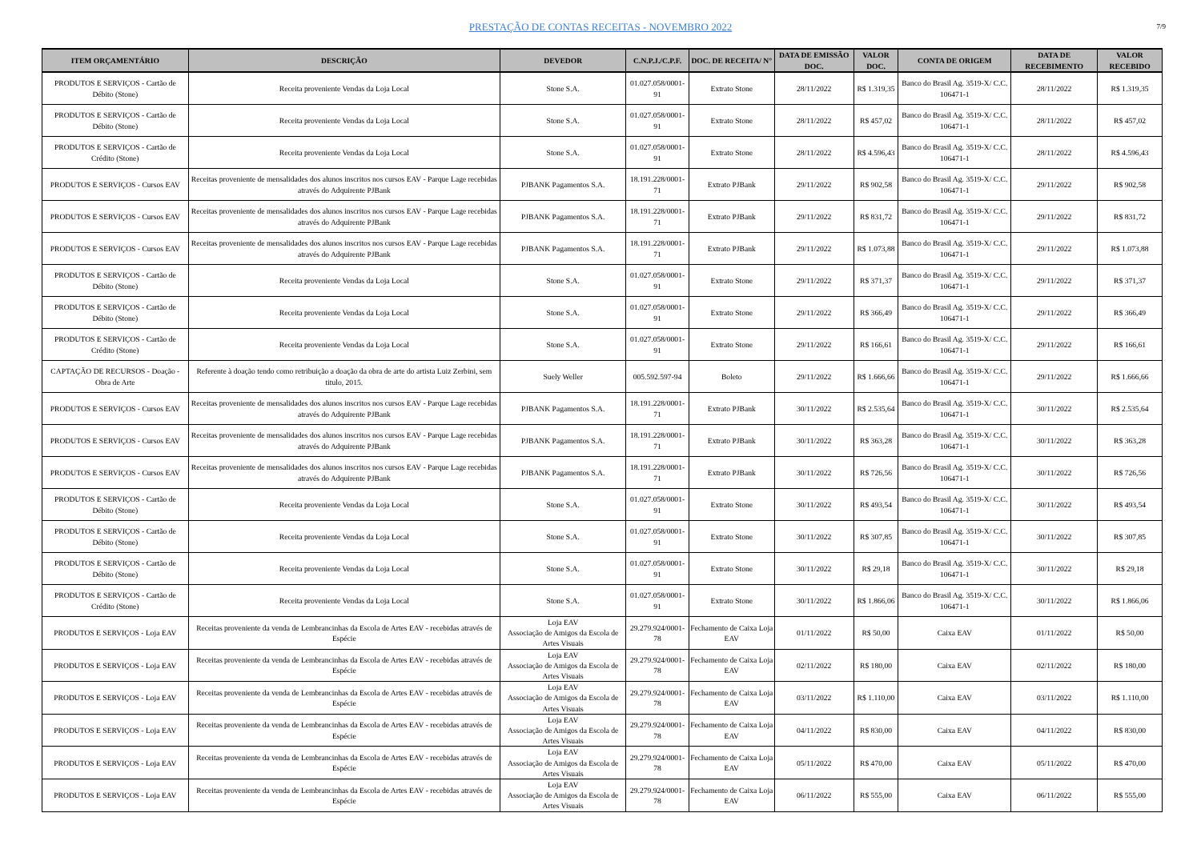PRESTAÇÃO DE CONTAS RECEITAS - NOVEMBRO 2022
7/9
| ITEM ORÇAMENTÁRIO | DESCRIÇÃO | DEVEDOR | C.N.P.J./C.P.F. | DOC. DE RECEITA/ N° | DATA DE EMISSÃO DOC. | VALOR DOC. | CONTA DE ORIGEM | DATA DE RECEBIMENTO | VALOR RECEBIDO |
| --- | --- | --- | --- | --- | --- | --- | --- | --- | --- |
| PRODUTOS E SERVIÇOS - Cartão de Débito (Stone) | Receita proveniente Vendas da Loja Local | Stone S.A. | 01.027.058/0001-91 | Extrato Stone | 28/11/2022 | R$ 1.319,35 | Banco do Brasil Ag. 3519-X/ C.C. 106471-1 | 28/11/2022 | R$ 1.319,35 |
| PRODUTOS E SERVIÇOS - Cartão de Débito (Stone) | Receita proveniente Vendas da Loja Local | Stone S.A. | 01.027.058/0001-91 | Extrato Stone | 28/11/2022 | R$ 457,02 | Banco do Brasil Ag. 3519-X/ C.C. 106471-1 | 28/11/2022 | R$ 457,02 |
| PRODUTOS E SERVIÇOS - Cartão de Crédito (Stone) | Receita proveniente Vendas da Loja Local | Stone S.A. | 01.027.058/0001-91 | Extrato Stone | 28/11/2022 | R$ 4.596,43 | Banco do Brasil Ag. 3519-X/ C.C. 106471-1 | 28/11/2022 | R$ 4.596,43 |
| PRODUTOS E SERVIÇOS - Cursos EAV | Receitas proveniente de mensalidades dos alunos inscritos nos cursos EAV - Parque Lage recebidas através do Adquirente PJBank | PJBANK Pagamentos S.A. | 18.191.228/0001-71 | Extrato PJBank | 29/11/2022 | R$ 902,58 | Banco do Brasil Ag. 3519-X/ C.C. 106471-1 | 29/11/2022 | R$ 902,58 |
| PRODUTOS E SERVIÇOS - Cursos EAV | Receitas proveniente de mensalidades dos alunos inscritos nos cursos EAV - Parque Lage recebidas através do Adquirente PJBank | PJBANK Pagamentos S.A. | 18.191.228/0001-71 | Extrato PJBank | 29/11/2022 | R$ 831,72 | Banco do Brasil Ag. 3519-X/ C.C. 106471-1 | 29/11/2022 | R$ 831,72 |
| PRODUTOS E SERVIÇOS - Cursos EAV | Receitas proveniente de mensalidades dos alunos inscritos nos cursos EAV - Parque Lage recebidas através do Adquirente PJBank | PJBANK Pagamentos S.A. | 18.191.228/0001-71 | Extrato PJBank | 29/11/2022 | R$ 1.073,88 | Banco do Brasil Ag. 3519-X/ C.C. 106471-1 | 29/11/2022 | R$ 1.073,88 |
| PRODUTOS E SERVIÇOS - Cartão de Débito (Stone) | Receita proveniente Vendas da Loja Local | Stone S.A. | 01.027.058/0001-91 | Extrato Stone | 29/11/2022 | R$ 371,37 | Banco do Brasil Ag. 3519-X/ C.C. 106471-1 | 29/11/2022 | R$ 371,37 |
| PRODUTOS E SERVIÇOS - Cartão de Débito (Stone) | Receita proveniente Vendas da Loja Local | Stone S.A. | 01.027.058/0001-91 | Extrato Stone | 29/11/2022 | R$ 366,49 | Banco do Brasil Ag. 3519-X/ C.C. 106471-1 | 29/11/2022 | R$ 366,49 |
| PRODUTOS E SERVIÇOS - Cartão de Crédito (Stone) | Receita proveniente Vendas da Loja Local | Stone S.A. | 01.027.058/0001-91 | Extrato Stone | 29/11/2022 | R$ 166,61 | Banco do Brasil Ag. 3519-X/ C.C. 106471-1 | 29/11/2022 | R$ 166,61 |
| CAPTAÇÃO DE RECURSOS - Doação - Obra de Arte | Referente à doação tendo como retribuição a doação da obra de arte do artista Luiz Zerbini, sem titulo, 2015. | Suely Weller | 005.592.597-94 | Boleto | 29/11/2022 | R$ 1.666,66 | Banco do Brasil Ag. 3519-X/ C.C. 106471-1 | 29/11/2022 | R$ 1.666,66 |
| PRODUTOS E SERVIÇOS - Cursos EAV | Receitas proveniente de mensalidades dos alunos inscritos nos cursos EAV - Parque Lage recebidas através do Adquirente PJBank | PJBANK Pagamentos S.A. | 18.191.228/0001-71 | Extrato PJBank | 30/11/2022 | R$ 2.535,64 | Banco do Brasil Ag. 3519-X/ C.C. 106471-1 | 30/11/2022 | R$ 2.535,64 |
| PRODUTOS E SERVIÇOS - Cursos EAV | Receitas proveniente de mensalidades dos alunos inscritos nos cursos EAV - Parque Lage recebidas através do Adquirente PJBank | PJBANK Pagamentos S.A. | 18.191.228/0001-71 | Extrato PJBank | 30/11/2022 | R$ 363,28 | Banco do Brasil Ag. 3519-X/ C.C. 106471-1 | 30/11/2022 | R$ 363,28 |
| PRODUTOS E SERVIÇOS - Cursos EAV | Receitas proveniente de mensalidades dos alunos inscritos nos cursos EAV - Parque Lage recebidas através do Adquirente PJBank | PJBANK Pagamentos S.A. | 18.191.228/0001-71 | Extrato PJBank | 30/11/2022 | R$ 726,56 | Banco do Brasil Ag. 3519-X/ C.C. 106471-1 | 30/11/2022 | R$ 726,56 |
| PRODUTOS E SERVIÇOS - Cartão de Débito (Stone) | Receita proveniente Vendas da Loja Local | Stone S.A. | 01.027.058/0001-91 | Extrato Stone | 30/11/2022 | R$ 493,54 | Banco do Brasil Ag. 3519-X/ C.C. 106471-1 | 30/11/2022 | R$ 493,54 |
| PRODUTOS E SERVIÇOS - Cartão de Débito (Stone) | Receita proveniente Vendas da Loja Local | Stone S.A. | 01.027.058/0001-91 | Extrato Stone | 30/11/2022 | R$ 307,85 | Banco do Brasil Ag. 3519-X/ C.C. 106471-1 | 30/11/2022 | R$ 307,85 |
| PRODUTOS E SERVIÇOS - Cartão de Débito (Stone) | Receita proveniente Vendas da Loja Local | Stone S.A. | 01.027.058/0001-91 | Extrato Stone | 30/11/2022 | R$ 29,18 | Banco do Brasil Ag. 3519-X/ C.C. 106471-1 | 30/11/2022 | R$ 29,18 |
| PRODUTOS E SERVIÇOS - Cartão de Crédito (Stone) | Receita proveniente Vendas da Loja Local | Stone S.A. | 01.027.058/0001-91 | Extrato Stone | 30/11/2022 | R$ 1.866,06 | Banco do Brasil Ag. 3519-X/ C.C. 106471-1 | 30/11/2022 | R$ 1.866,06 |
| PRODUTOS E SERVIÇOS - Loja EAV | Receitas proveniente da venda de Lembrancinhas da Escola de Artes EAV - recebidas através de Espécie | Loja EAV Associação de Amigos da Escola de Artes Visuais | 29.279.924/0001-78 | Fechamento de Caixa Loja EAV | 01/11/2022 | R$ 50,00 | Caixa EAV | 01/11/2022 | R$ 50,00 |
| PRODUTOS E SERVIÇOS - Loja EAV | Receitas proveniente da venda de Lembrancinhas da Escola de Artes EAV - recebidas através de Espécie | Loja EAV Associação de Amigos da Escola de Artes Visuais | 29.279.924/0001-78 | Fechamento de Caixa Loja EAV | 02/11/2022 | R$ 180,00 | Caixa EAV | 02/11/2022 | R$ 180,00 |
| PRODUTOS E SERVIÇOS - Loja EAV | Receitas proveniente da venda de Lembrancinhas da Escola de Artes EAV - recebidas através de Espécie | Loja EAV Associação de Amigos da Escola de Artes Visuais | 29.279.924/0001-78 | Fechamento de Caixa Loja EAV | 03/11/2022 | R$ 1.110,00 | Caixa EAV | 03/11/2022 | R$ 1.110,00 |
| PRODUTOS E SERVIÇOS - Loja EAV | Receitas proveniente da venda de Lembrancinhas da Escola de Artes EAV - recebidas através de Espécie | Loja EAV Associação de Amigos da Escola de Artes Visuais | 29.279.924/0001-78 | Fechamento de Caixa Loja EAV | 04/11/2022 | R$ 830,00 | Caixa EAV | 04/11/2022 | R$ 830,00 |
| PRODUTOS E SERVIÇOS - Loja EAV | Receitas proveniente da venda de Lembrancinhas da Escola de Artes EAV - recebidas através de Espécie | Loja EAV Associação de Amigos da Escola de Artes Visuais | 29.279.924/0001-78 | Fechamento de Caixa Loja EAV | 05/11/2022 | R$ 470,00 | Caixa EAV | 05/11/2022 | R$ 470,00 |
| PRODUTOS E SERVIÇOS - Loja EAV | Receitas proveniente da venda de Lembrancinhas da Escola de Artes EAV - recebidas através de Espécie | Loja EAV Associação de Amigos da Escola de Artes Visuais | 29.279.924/0001-78 | Fechamento de Caixa Loja EAV | 06/11/2022 | R$ 555,00 | Caixa EAV | 06/11/2022 | R$ 555,00 |